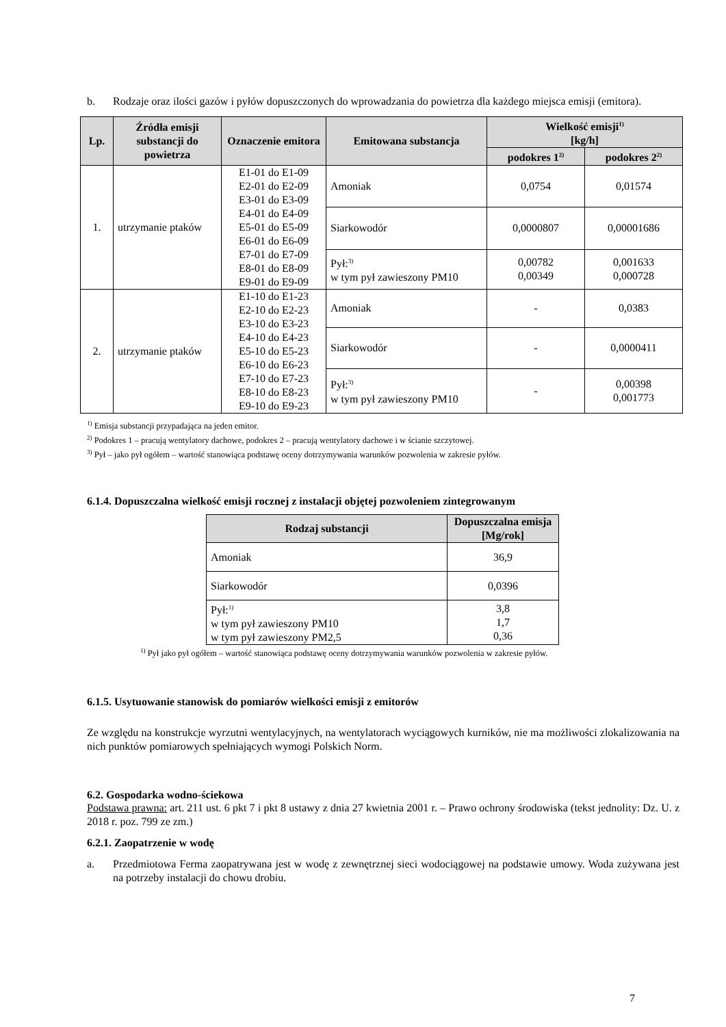b. Rodzaje oraz ilości gazów i pyłów dopuszczonych do wprowadzania do powietrza dla każdego miejsca emisji (emitora).
| Lp. | Źródła emisji substancji do powietrza | Oznaczenie emitora | Emitowana substancja | Wielkość emisji<sup>1)</sup> [kg/h] | |
| --- | --- | --- | --- | --- | --- |
| | | | | podokres 1<sup>2)</sup> | podokres 2<sup>2)</sup> |
| 1. | utrzymanie ptaków | E1-01 do E1-09 E2-01 do E2-09 E3-01 do E3-09 E4-01 do E4-09 E5-01 do E5-09 E6-01 do E6-09 E7-01 do E7-09 E8-01 do E8-09 E9-01 do E9-09 | Amoniak | 0,0754 | 0,01574 |
| | | | Siarkowodór | 0,0000807 | 0,00001686 |
| | | | Pył:<sup>3)</sup> w tym pył zawieszony PM10 | 0,00782 0,00349 | 0,001633 0,000728 |
| 2. | utrzymanie ptaków | E1-10 do E1-23 E2-10 do E2-23 E3-10 do E3-23 E4-10 do E4-23 E5-10 do E5-23 E6-10 do E6-23 E7-10 do E7-23 E8-10 do E8-23 E9-10 do E9-23 | Amoniak | - | 0,0383 |
| | | | Siarkowodór | - | 0,0000411 |
| | | | Pył:<sup>3)</sup> w tym pył zawieszony PM10 | - | 0,00398 0,001773 |
<sup>1)</sup> Emisja substancji przypadająca na jeden emitor.
<sup>2)</sup> Podokres 1 – pracują wentylatory dachowe, podokres 2 – pracują wentylatory dachowe i w ścianie szczytowej.
<sup>3)</sup> Pył – jako pył ogółem – wartość stanowiąca podstawę oceny dotrzymywania warunków pozwolenia w zakresie pyłów.
6.1.4. Dopuszczalna wielkość emisji rocznej z instalacji objętej pozwoleniem zintegrowanym
| Rodzaj substancji | Dopuszczalna emisja [Mg/rok] |
| --- | --- |
| Amoniak | 36,9 |
| Siarkowodór | 0,0396 |
| Pył:<sup>1)</sup> w tym pył zawieszony PM10 w tym pył zawieszony PM2,5 | 3,8 1,7 0,36 |
<sup>1)</sup> Pył jako pył ogółem – wartość stanowiąca podstawę oceny dotrzymywania warunków pozwolenia w zakresie pyłów.
6.1.5. Usytuowanie stanowisk do pomiarów wielkości emisji z emitorów
Ze względu na konstrukcje wyrzutni wentylacyjnych, na wentylatorach wyciągowych kurników, nie ma możliwości zlokalizowania na nich punktów pomiarowych spełniających wymogi Polskich Norm.
6.2. Gospodarka wodno-ściekowa
Podstawa prawna: art. 211 ust. 6 pkt 7 i pkt 8 ustawy z dnia 27 kwietnia 2001 r. – Prawo ochrony środowiska (tekst jednolity: Dz. U. z 2018 r. poz. 799 ze zm.)
6.2.1. Zaopatrzenie w wodę
a. Przedmiotowa Ferma zaopatrywana jest w wodę z zewnętrznej sieci wodociągowej na podstawie umowy. Woda zużywana jest na potrzeby instalacji do chowu drobiu.
7